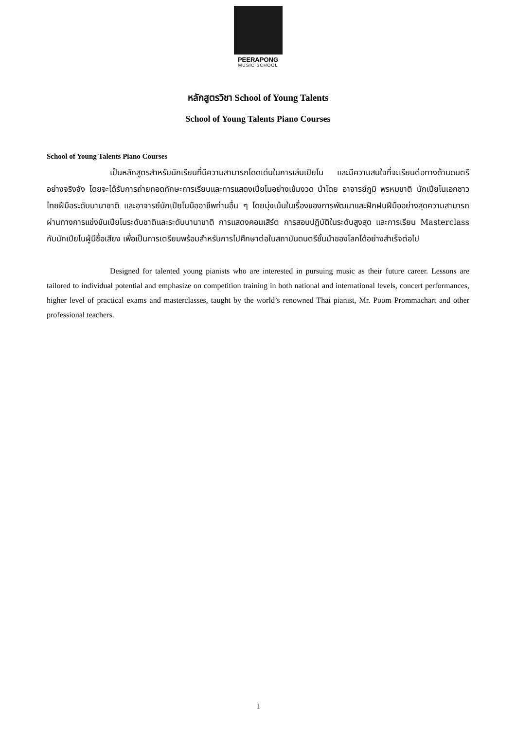PEERAPONG
MUSIC SCHOOL
หลักสูตรวิชา School of Young Talents
School of Young Talents Piano Courses
School of Young Talents Piano Courses
เป็นหลักสูตรสำหรับนักเรียนที่มีความสามารถโดดเด่นในการเล่นเปียโน และมีความสนใจที่จะเรียนต่อทางด้านดนตรีอย่างจริงจัง โดยจะได้รับการถ่ายทอดทักษะการเรียนและการแสดงเปียโนอย่างเข้มงวด นำโดย อาจารย์ภูมิ พรหมชาติ นักเปียโนเอกชาวไทยฝีมือระดับนานาชาติ และอาจารย์นักเปียโนมืออาชีพท่านอื่น ๆ โดยมุ่งเน้นในเรื่องของการพัฒนาและฝึกฝนฝีมืออย่างสุดความสามารถ ผ่านทางการแข่งขันเปียโนระดับชาติและระดับนานาชาติ การแสดงคอนเสิร์ต การสอบปฏิบัติในระดับสูงสุด และการเรียน Masterclass กับนักเปียโนผู้มีชื่อเสียง เพื่อเป็นการเตรียมพร้อมสำหรับการไปศึกษาต่อในสถาบันดนตรีชั้นนำของโลกได้อย่างสำเร็จต่อไป
Designed for talented young pianists who are interested in pursuing music as their future career. Lessons are tailored to individual potential and emphasize on competition training in both national and international levels, concert performances, higher level of practical exams and masterclasses, taught by the world’s renowned Thai pianist, Mr. Poom Prommachart and other professional teachers.
1